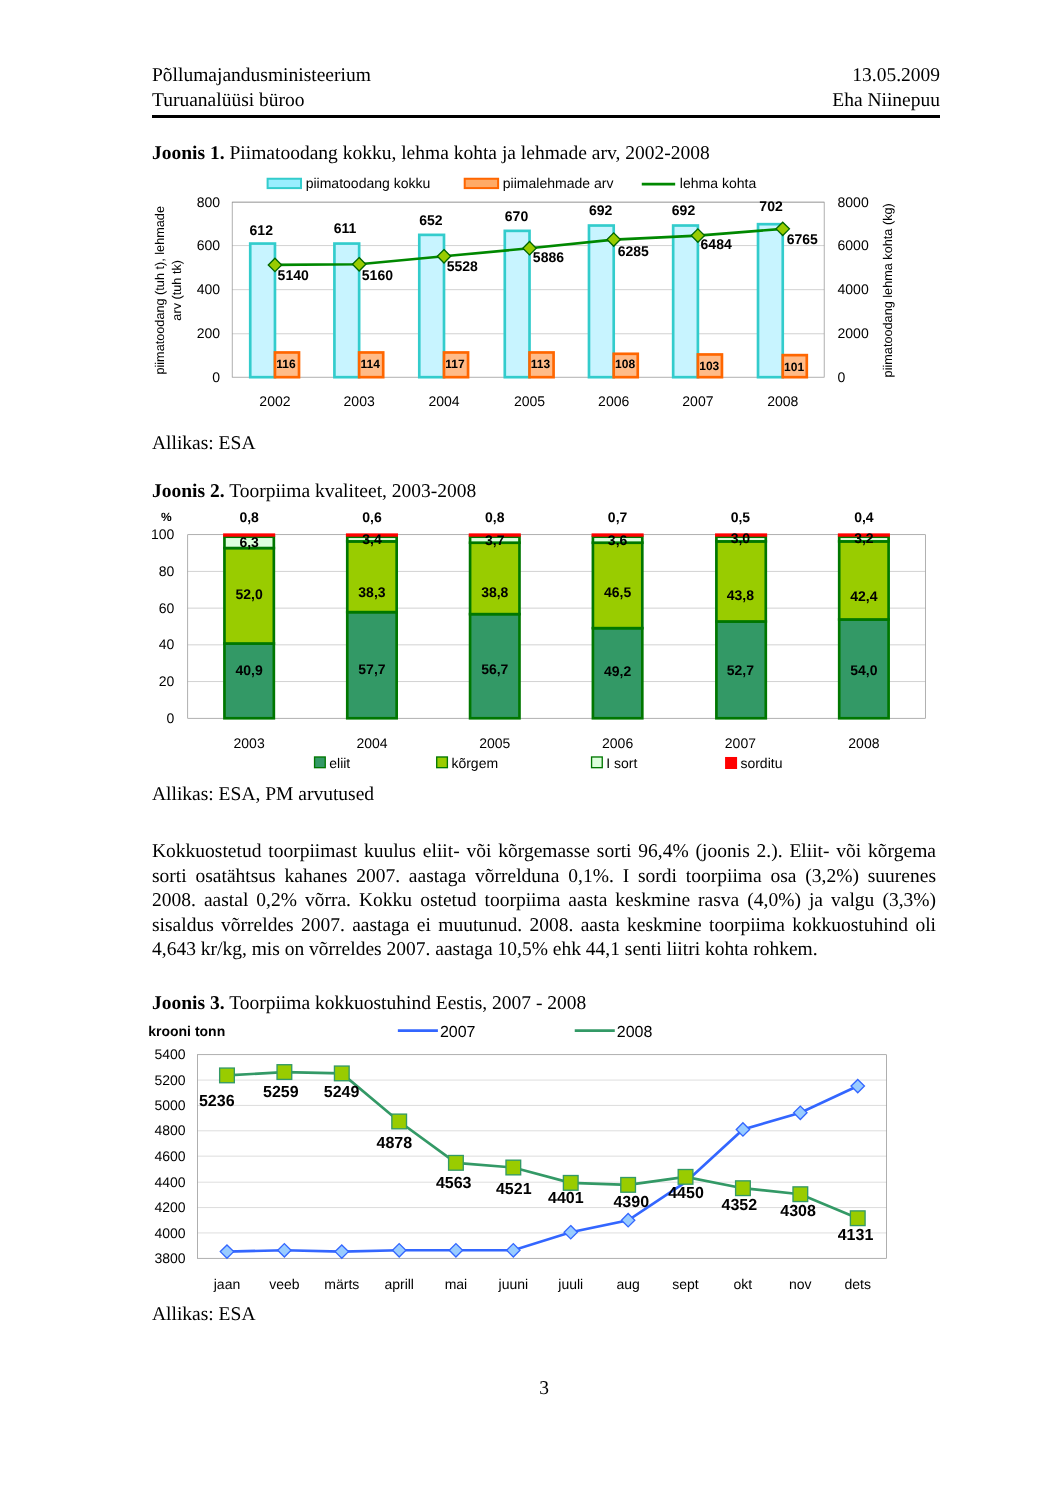Põllumajandusministeerium
Turuanalüüsi büroo
13.05.2009
Eha Niinepuu
Joonis 1. Piimatoodang kokku, lehma kohta ja lehmade arv, 2002-2008
piimatoodang kokku
piimalehmade arv
lehma kohta
800
600
400
200
0
8000
6000
4000
2000
0
piimatoodang (tuh t), lehmade
arv (tuh tk)
piimatoodang lehma kohta (kg)
612
611
652
670
692
692
702
5140
5160
5528
5886
6285
6484
6765
116
114
117
113
108
103
101
2002
2003
2004
2005
2006
2007
2008
Allikas: ESA
Joonis 2. Toorpiima kvaliteet, 2003-2008
100
80
60
40
20
0
%
0,8
0,6
0,8
0,7
0,5
0,4
6,3
3,4
3,7
3,6
3,0
3,2
52,0
38,3
38,8
46,5
43,8
42,4
40,9
57,7
56,7
49,2
52,7
54,0
2003
2004
2005
2006
2007
2008
eliit
kõrgem
I sort
sorditu
Allikas: ESA, PM arvutused
Kokkuostetud toorpiimast kuulus eliit- või kõrgemasse sorti 96,4% (joonis 2.). Eliit- või kõrgema sorti osatähtsus kahanes 2007. aastaga võrrelduna 0,1%. I sordi toorpiima osa (3,2%) suurenes 2008. aastal 0,2% võrra. Kokku ostetud toorpiima aasta keskmine rasva (4,0%) ja valgu (3,3%) sisaldus võrreldes 2007. aastaga ei muutunud. 2008. aasta keskmine toorpiima kokkuostuhind oli 4,643 kr/kg, mis on võrreldes 2007. aastaga 10,5% ehk 44,1 senti liitri kohta rohkem.
Joonis 3. Toorpiima kokkuostuhind Eestis, 2007 - 2008
krooni tonn
2007
2008
5400
5200
5000
4800
4600
4400
4200
4000
3800
5236
5259
5249
4878
4563
4521
4401
4390
4450
4352
4308
4131
jaan
veeb
märts
aprill
mai
juuni
juuli
aug
sept
okt
nov
dets
Allikas: ESA
3